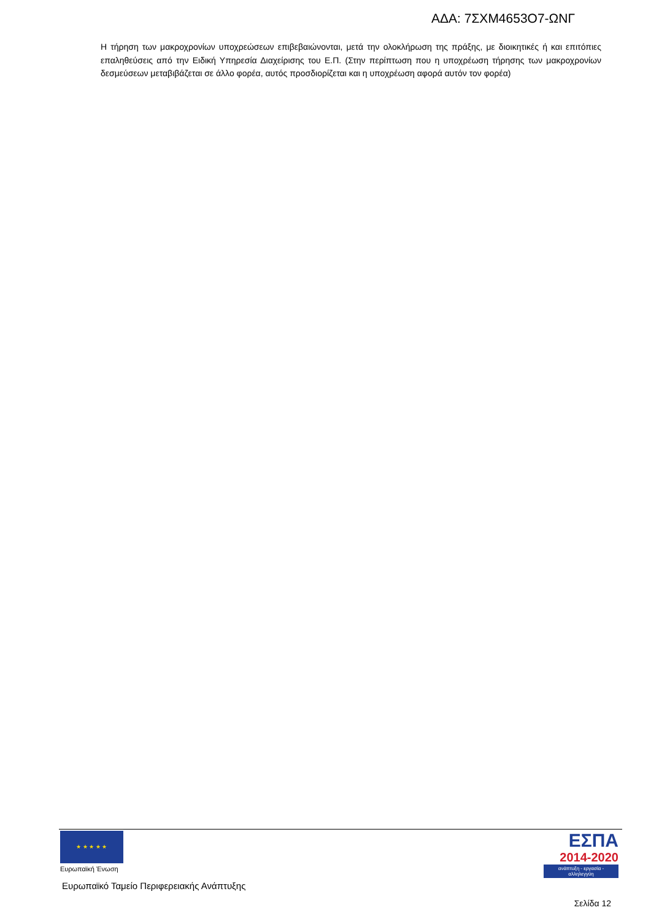ΑΔΑ: 7ΣΧΜ4653Ο7-ΩΝΓ
Η τήρηση των μακροχρονίων υποχρεώσεων επιβεβαιώνονται, μετά την ολοκλήρωση της πράξης, με διοικητικές ή και επιτόπιες επαληθεύσεις από την Ειδική Υπηρεσία Διαχείρισης του Ε.Π. (Στην περίπτωση που η υποχρέωση τήρησης των μακροχρονίων δεσμεύσεων μεταβιβάζεται σε άλλο φορέα, αυτός προσδιορίζεται και η υποχρέωση αφορά αυτόν τον φορέα)
★ ★ ★ ★ ★
Ευρωπαϊκή Ένωση
Ευρωπαϊκό Ταμείο Περιφερειακής Ανάπτυξης
ΕΣΠΑ
2014-2020
ανάπτυξη - εργασία - αλληλεγγύη
Σελίδα 12